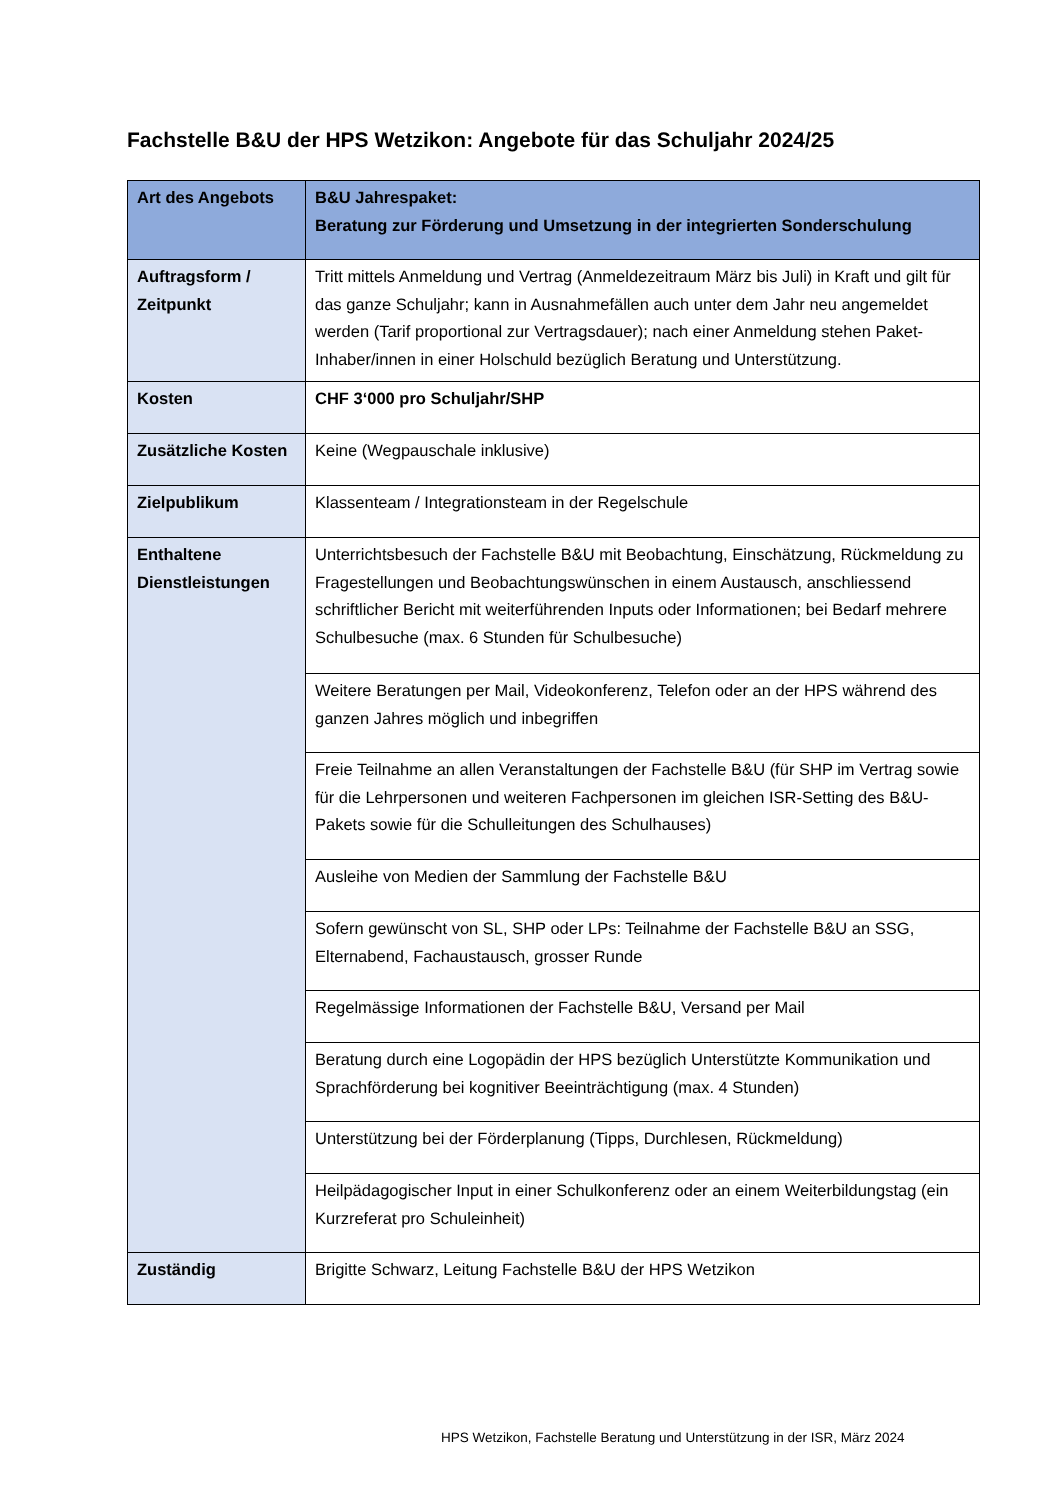Fachstelle B&U der HPS Wetzikon: Angebote für das Schuljahr 2024/25
| Art des Angebots | B&U Jahrespaket: Beratung zur Förderung und Umsetzung in der integrierten Sonderschulung |
| Auftragsform / Zeitpunkt | Tritt mittels Anmeldung und Vertrag (Anmeldezeitraum März bis Juli) in Kraft und gilt für das ganze Schuljahr; kann in Ausnahmefällen auch unter dem Jahr neu angemeldet werden (Tarif proportional zur Vertragsdauer); nach einer Anmeldung stehen Paket-Inhaber/innen in einer Holschuld bezüglich Beratung und Unterstützung. |
| Kosten | CHF 3‘000 pro Schuljahr/SHP |
| Zusätzliche Kosten | Keine (Wegpauschale inklusive) |
| Zielpublikum | Klassenteam / Integrationsteam in der Regelschule |
| Enthaltene Dienstleistungen | Unterrichtsbesuch der Fachstelle B&U mit Beobachtung, Einschätzung, Rückmeldung zu Fragestellungen und Beobachtungswünschen in einem Austausch, anschliessend schriftlicher Bericht mit weiterführenden Inputs oder Informationen; bei Bedarf mehrere Schulbesuche (max. 6 Stunden für Schulbesuche) |
| | Weitere Beratungen per Mail, Videokonferenz, Telefon oder an der HPS während des ganzen Jahres möglich und inbegriffen |
| | Freie Teilnahme an allen Veranstaltungen der Fachstelle B&U (für SHP im Vertrag sowie für die Lehrpersonen und weiteren Fachpersonen im gleichen ISR-Setting des B&U-Pakets sowie für die Schulleitungen des Schulhauses) |
| | Ausleihe von Medien der Sammlung der Fachstelle B&U |
| | Sofern gewünscht von SL, SHP oder LPs: Teilnahme der Fachstelle B&U an SSG, Elternabend, Fachaustausch, grosser Runde |
| | Regelmässige Informationen der Fachstelle B&U, Versand per Mail |
| | Beratung durch eine Logopädin der HPS bezüglich Unterstützte Kommunikation und Sprachförderung bei kognitiver Beeinträchtigung (max. 4 Stunden) |
| | Unterstützung bei der Förderplanung (Tipps, Durchlesen, Rückmeldung) |
| | Heilpädagogischer Input in einer Schulkonferenz oder an einem Weiterbildungstag (ein Kurzreferat pro Schuleinheit) |
| Zuständig | Brigitte Schwarz, Leitung Fachstelle B&U der HPS Wetzikon |
HPS Wetzikon, Fachstelle Beratung und Unterstützung in der ISR, März 2024